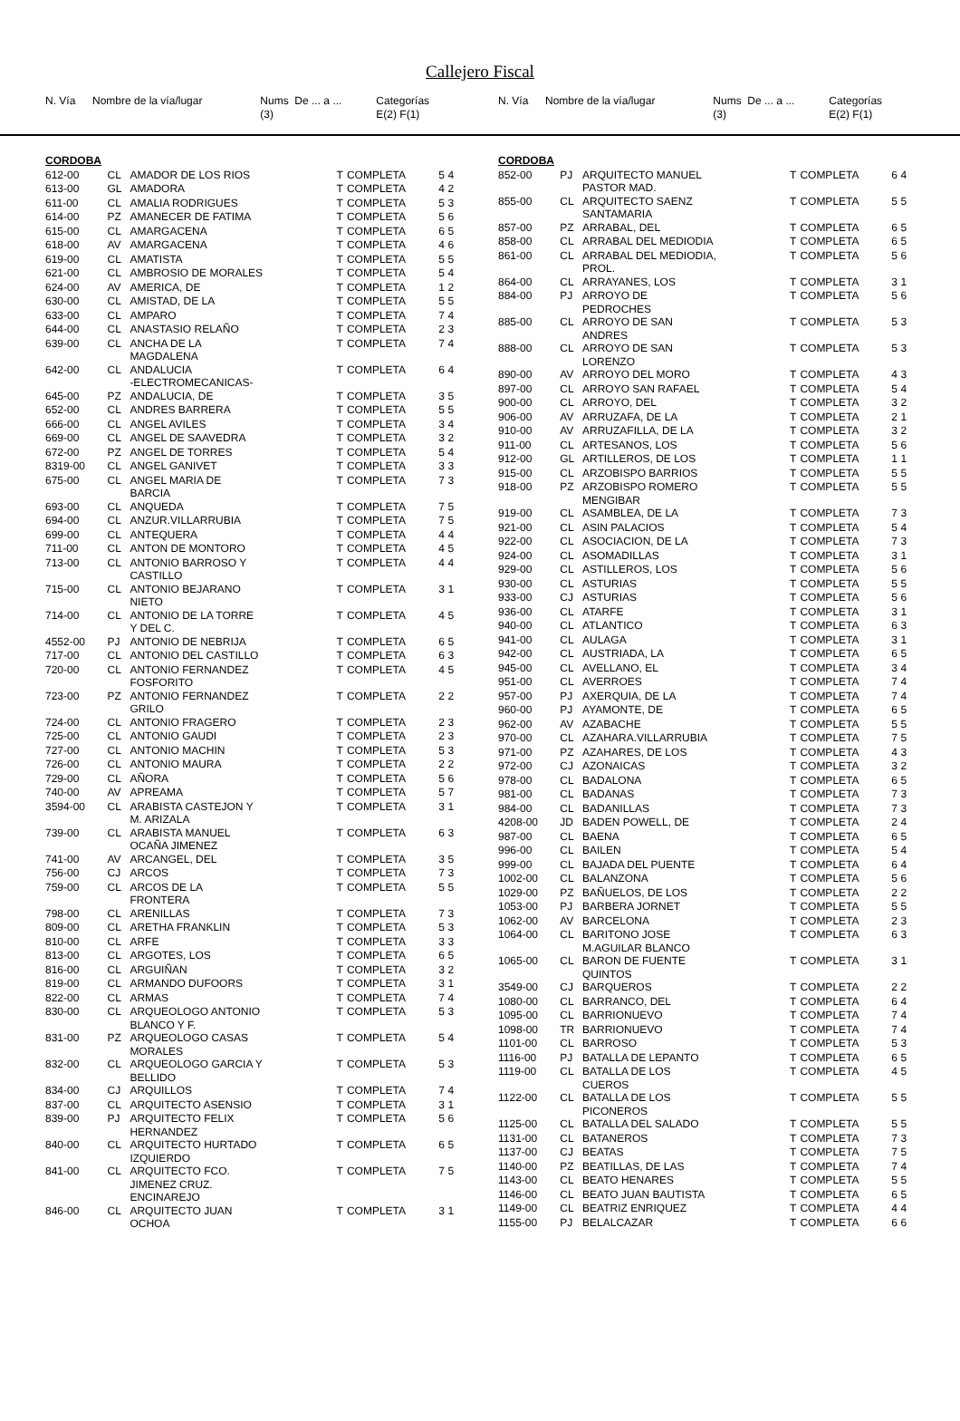Callejero Fiscal
| N. Vía | Nombre de la vía/lugar | Nums (3) | De ... a ... | Categorías E(2) F(1) |
| N. Vía | Nombre de la vía/lugar | Nums (3) | De ... a ... | Categorías E(2) F(1) |
| CORDOBA | | | | | | |
| 612-00 | CL | AMADOR DE LOS RIOS | T | COMPLETA | 5 | 4 |
| 613-00 | GL | AMADORA | T | COMPLETA | 4 | 2 |
| 611-00 | CL | AMALIA RODRIGUES | T | COMPLETA | 5 | 3 |
| 614-00 | PZ | AMANECER DE FATIMA | T | COMPLETA | 5 | 6 |
| 615-00 | CL | AMARGACENA | T | COMPLETA | 6 | 5 |
| 618-00 | AV | AMARGACENA | T | COMPLETA | 4 | 6 |
| 619-00 | CL | AMATISTA | T | COMPLETA | 5 | 5 |
| 621-00 | CL | AMBROSIO DE MORALES | T | COMPLETA | 5 | 4 |
| 624-00 | AV | AMERICA, DE | T | COMPLETA | 1 | 2 |
| 630-00 | CL | AMISTAD, DE LA | T | COMPLETA | 5 | 5 |
| 633-00 | CL | AMPARO | T | COMPLETA | 7 | 4 |
| 644-00 | CL | ANASTASIO RELAÑO | T | COMPLETA | 2 | 3 |
| 639-00 | CL | ANCHA DE LA MAGDALENA | T | COMPLETA | 7 | 4 |
| 642-00 | CL | ANDALUCIA -ELECTROMECANICAS- | T | COMPLETA | 6 | 4 |
| 645-00 | PZ | ANDALUCIA, DE | T | COMPLETA | 3 | 5 |
| 652-00 | CL | ANDRES BARRERA | T | COMPLETA | 5 | 5 |
| 666-00 | CL | ANGEL AVILES | T | COMPLETA | 3 | 4 |
| 669-00 | CL | ANGEL DE SAAVEDRA | T | COMPLETA | 3 | 2 |
| 672-00 | PZ | ANGEL DE TORRES | T | COMPLETA | 5 | 4 |
| 8319-00 | CL | ANGEL GANIVET | T | COMPLETA | 3 | 3 |
| 675-00 | CL | ANGEL MARIA DE BARCIA | T | COMPLETA | 7 | 3 |
| 693-00 | CL | ANQUEDA | T | COMPLETA | 7 | 5 |
| 694-00 | CL | ANZUR.VILLARRUBIA | T | COMPLETA | 7 | 5 |
| 699-00 | CL | ANTEQUERA | T | COMPLETA | 4 | 4 |
| 711-00 | CL | ANTON DE MONTORO | T | COMPLETA | 4 | 5 |
| 713-00 | CL | ANTONIO BARROSO Y CASTILLO | T | COMPLETA | 4 | 4 |
| 715-00 | CL | ANTONIO BEJARANO NIETO | T | COMPLETA | 3 | 1 |
| 714-00 | CL | ANTONIO DE LA TORRE Y DEL C. | T | COMPLETA | 4 | 5 |
| 4552-00 | PJ | ANTONIO DE NEBRIJA | T | COMPLETA | 6 | 5 |
| 717-00 | CL | ANTONIO DEL CASTILLO | T | COMPLETA | 6 | 3 |
| 720-00 | CL | ANTONIO FERNANDEZ FOSFORITO | T | COMPLETA | 4 | 5 |
| 723-00 | PZ | ANTONIO FERNANDEZ GRILO | T | COMPLETA | 2 | 2 |
| 724-00 | CL | ANTONIO FRAGERO | T | COMPLETA | 2 | 3 |
| 725-00 | CL | ANTONIO GAUDI | T | COMPLETA | 2 | 3 |
| 727-00 | CL | ANTONIO MACHIN | T | COMPLETA | 5 | 3 |
| 726-00 | CL | ANTONIO MAURA | T | COMPLETA | 2 | 2 |
| 729-00 | CL | AÑORA | T | COMPLETA | 5 | 6 |
| 740-00 | AV | APREAMA | T | COMPLETA | 5 | 7 |
| 3594-00 | CL | ARABISTA CASTEJON Y M. ARIZALA | T | COMPLETA | 3 | 1 |
| 739-00 | CL | ARABISTA MANUEL OCAÑA JIMENEZ | T | COMPLETA | 6 | 3 |
| 741-00 | AV | ARCANGEL, DEL | T | COMPLETA | 3 | 5 |
| 756-00 | CJ | ARCOS | T | COMPLETA | 7 | 3 |
| 759-00 | CL | ARCOS DE LA FRONTERA | T | COMPLETA | 5 | 5 |
| 798-00 | CL | ARENILLAS | T | COMPLETA | 7 | 3 |
| 809-00 | CL | ARETHA FRANKLIN | T | COMPLETA | 5 | 3 |
| 810-00 | CL | ARFE | T | COMPLETA | 3 | 3 |
| 813-00 | CL | ARGOTES, LOS | T | COMPLETA | 6 | 5 |
| 816-00 | CL | ARGUIÑAN | T | COMPLETA | 3 | 2 |
| 819-00 | CL | ARMANDO DUFOORS | T | COMPLETA | 3 | 1 |
| 822-00 | CL | ARMAS | T | COMPLETA | 7 | 4 |
| 830-00 | CL | ARQUEOLOGO ANTONIO BLANCO Y F. | T | COMPLETA | 5 | 3 |
| 831-00 | PZ | ARQUEOLOGO CASAS MORALES | T | COMPLETA | 5 | 4 |
| 832-00 | CL | ARQUEOLOGO GARCIA Y BELLIDO | T | COMPLETA | 5 | 3 |
| 834-00 | CJ | ARQUILLOS | T | COMPLETA | 7 | 4 |
| 837-00 | CL | ARQUITECTO ASENSIO | T | COMPLETA | 3 | 1 |
| 839-00 | PJ | ARQUITECTO FELIX HERNANDEZ | T | COMPLETA | 5 | 6 |
| 840-00 | CL | ARQUITECTO HURTADO IZQUIERDO | T | COMPLETA | 6 | 5 |
| 841-00 | CL | ARQUITECTO FCO. JIMENEZ CRUZ. ENCINAREJO | T | COMPLETA | 7 | 5 |
| 846-00 | CL | ARQUITECTO JUAN OCHOA | T | COMPLETA | 3 | 1 |
| CORDOBA | | | | | | |
| 852-00 | PJ | ARQUITECTO MANUEL PASTOR MAD. | T | COMPLETA | 6 | 4 |
| 855-00 | CL | ARQUITECTO SAENZ SANTAMARIA | T | COMPLETA | 5 | 5 |
| 857-00 | PZ | ARRABAL, DEL | T | COMPLETA | 6 | 5 |
| 858-00 | CL | ARRABAL DEL MEDIODIA | T | COMPLETA | 6 | 5 |
| 861-00 | CL | ARRABAL DEL MEDIODIA, PROL. | T | COMPLETA | 5 | 6 |
| 864-00 | CL | ARRAYANES, LOS | T | COMPLETA | 3 | 1 |
| 884-00 | PJ | ARROYO DE PEDROCHES | T | COMPLETA | 5 | 6 |
| 885-00 | CL | ARROYO DE SAN ANDRES | T | COMPLETA | 5 | 3 |
| 888-00 | CL | ARROYO DE SAN LORENZO | T | COMPLETA | 5 | 3 |
| 890-00 | AV | ARROYO DEL MORO | T | COMPLETA | 4 | 3 |
| 897-00 | CL | ARROYO SAN RAFAEL | T | COMPLETA | 5 | 4 |
| 900-00 | CL | ARROYO, DEL | T | COMPLETA | 3 | 2 |
| 906-00 | AV | ARRUZAFA, DE LA | T | COMPLETA | 2 | 1 |
| 910-00 | AV | ARRUZAFILLA, DE LA | T | COMPLETA | 3 | 2 |
| 911-00 | CL | ARTESANOS, LOS | T | COMPLETA | 5 | 6 |
| 912-00 | GL | ARTILLEROS, DE LOS | T | COMPLETA | 1 | 1 |
| 915-00 | CL | ARZOBISPO BARRIOS | T | COMPLETA | 5 | 5 |
| 918-00 | PZ | ARZOBISPO ROMERO MENGIBAR | T | COMPLETA | 5 | 5 |
| 919-00 | CL | ASAMBLEA, DE LA | T | COMPLETA | 7 | 3 |
| 921-00 | CL | ASIN PALACIOS | T | COMPLETA | 5 | 4 |
| 922-00 | CL | ASOCIACION, DE LA | T | COMPLETA | 7 | 3 |
| 924-00 | CL | ASOMADILLAS | T | COMPLETA | 3 | 1 |
| 929-00 | CL | ASTILLEROS, LOS | T | COMPLETA | 5 | 6 |
| 930-00 | CL | ASTURIAS | T | COMPLETA | 5 | 5 |
| 933-00 | CJ | ASTURIAS | T | COMPLETA | 5 | 6 |
| 936-00 | CL | ATARFE | T | COMPLETA | 3 | 1 |
| 940-00 | CL | ATLANTICO | T | COMPLETA | 6 | 3 |
| 941-00 | CL | AULAGA | T | COMPLETA | 3 | 1 |
| 942-00 | CL | AUSTRIADA, LA | T | COMPLETA | 6 | 5 |
| 945-00 | CL | AVELLANO, EL | T | COMPLETA | 3 | 4 |
| 951-00 | CL | AVERROES | T | COMPLETA | 7 | 4 |
| 957-00 | PJ | AXERQUIA, DE LA | T | COMPLETA | 7 | 4 |
| 960-00 | PJ | AYAMONTE, DE | T | COMPLETA | 6 | 5 |
| 962-00 | AV | AZABACHE | T | COMPLETA | 5 | 5 |
| 970-00 | CL | AZAHARA.VILLARRUBIA | T | COMPLETA | 7 | 5 |
| 971-00 | PZ | AZAHARES, DE LOS | T | COMPLETA | 4 | 3 |
| 972-00 | CJ | AZONAICAS | T | COMPLETA | 3 | 2 |
| 978-00 | CL | BADALONA | T | COMPLETA | 6 | 5 |
| 981-00 | CL | BADANAS | T | COMPLETA | 7 | 3 |
| 984-00 | CL | BADANILLAS | T | COMPLETA | 7 | 3 |
| 4208-00 | JD | BADEN POWELL, DE | T | COMPLETA | 2 | 4 |
| 987-00 | CL | BAENA | T | COMPLETA | 6 | 5 |
| 996-00 | CL | BAILEN | T | COMPLETA | 5 | 4 |
| 999-00 | CL | BAJADA DEL PUENTE | T | COMPLETA | 6 | 4 |
| 1002-00 | CL | BALANZONA | T | COMPLETA | 5 | 6 |
| 1029-00 | PZ | BAÑUELOS, DE LOS | T | COMPLETA | 2 | 2 |
| 1053-00 | PJ | BARBERA JORNET | T | COMPLETA | 5 | 5 |
| 1062-00 | AV | BARCELONA | T | COMPLETA | 2 | 3 |
| 1064-00 | CL | BARITONO JOSE M.AGUILAR BLANCO | T | COMPLETA | 6 | 3 |
| 1065-00 | CL | BARON DE FUENTE QUINTOS | T | COMPLETA | 3 | 1 |
| 3549-00 | CJ | BARQUEROS | T | COMPLETA | 2 | 2 |
| 1080-00 | CL | BARRANCO, DEL | T | COMPLETA | 6 | 4 |
| 1095-00 | CL | BARRIONUEVO | T | COMPLETA | 7 | 4 |
| 1098-00 | TR | BARRIONUEVO | T | COMPLETA | 7 | 4 |
| 1101-00 | CL | BARROSO | T | COMPLETA | 5 | 3 |
| 1116-00 | PJ | BATALLA DE LEPANTO | T | COMPLETA | 6 | 5 |
| 1119-00 | CL | BATALLA DE LOS CUEROS | T | COMPLETA | 4 | 5 |
| 1122-00 | CL | BATALLA DE LOS PICONEROS | T | COMPLETA | 5 | 5 |
| 1125-00 | CL | BATALLA DEL SALADO | T | COMPLETA | 5 | 5 |
| 1131-00 | CL | BATANEROS | T | COMPLETA | 7 | 3 |
| 1137-00 | CJ | BEATAS | T | COMPLETA | 7 | 5 |
| 1140-00 | PZ | BEATILLAS, DE LAS | T | COMPLETA | 7 | 4 |
| 1143-00 | CL | BEATO HENARES | T | COMPLETA | 5 | 5 |
| 1146-00 | CL | BEATO JUAN BAUTISTA | T | COMPLETA | 6 | 5 |
| 1149-00 | CL | BEATRIZ ENRIQUEZ | T | COMPLETA | 4 | 4 |
| 1155-00 | PJ | BELALCAZAR | T | COMPLETA | 6 | 6 |